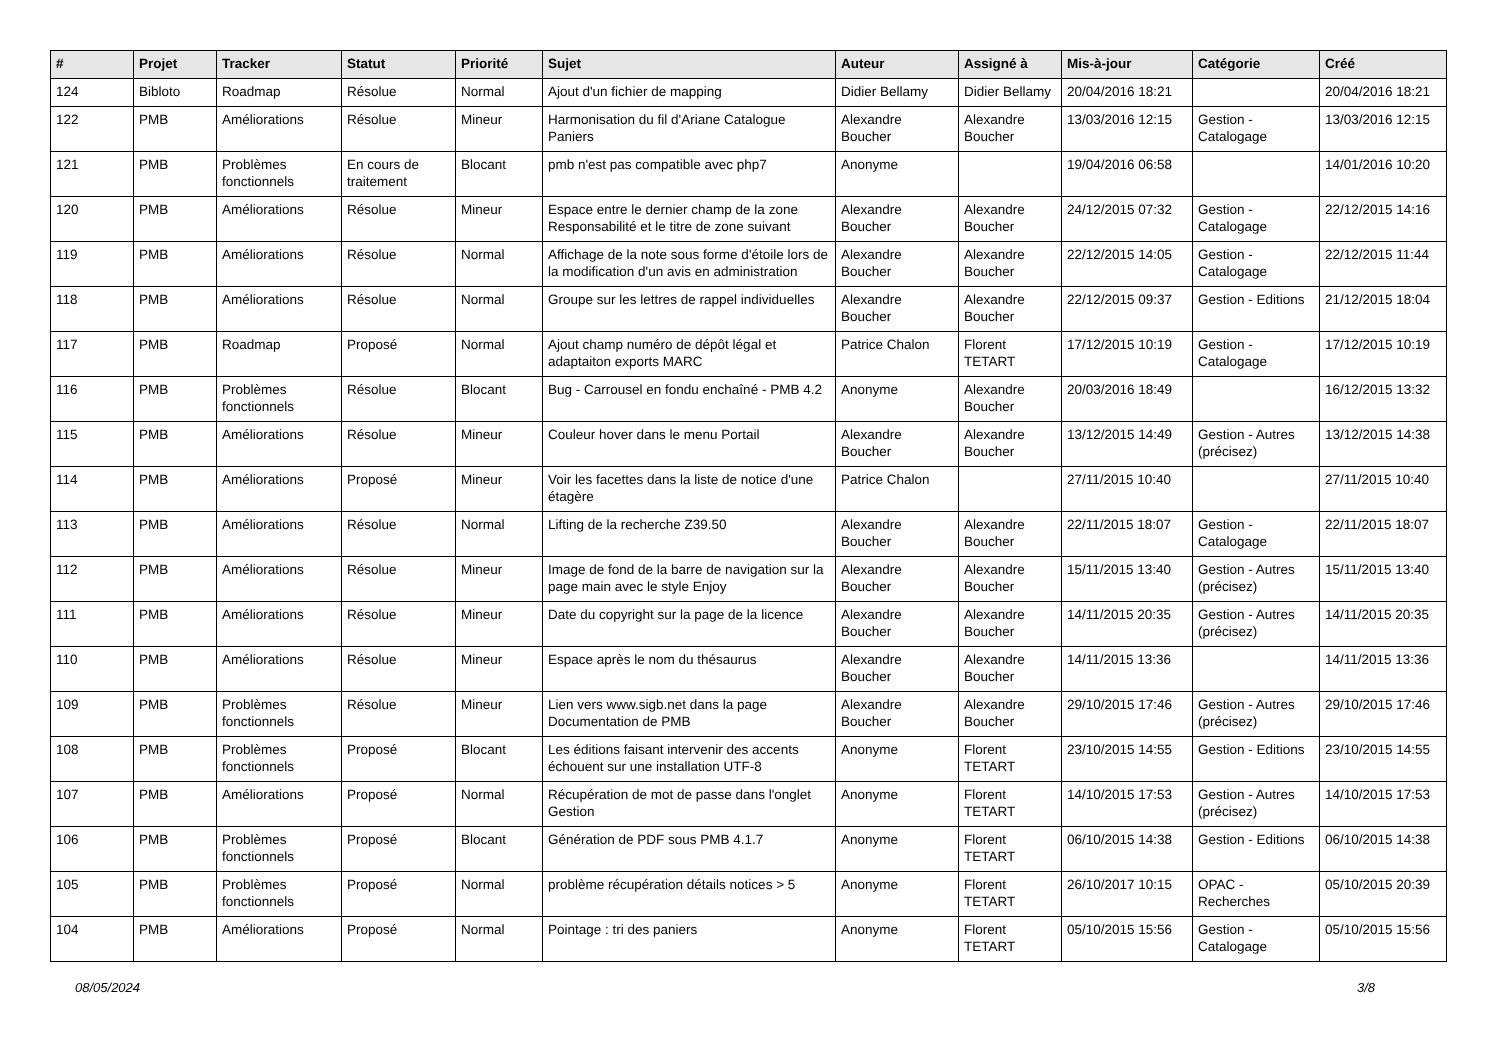| # | Projet | Tracker | Statut | Priorité | Sujet | Auteur | Assigné à | Mis-à-jour | Catégorie | Créé |
| --- | --- | --- | --- | --- | --- | --- | --- | --- | --- | --- |
| 124 | Bibloto | Roadmap | Résolue | Normal | Ajout d'un fichier de mapping | Didier Bellamy | Didier Bellamy | 20/04/2016 18:21 | | 20/04/2016 18:21 |
| 122 | PMB | Améliorations | Résolue | Mineur | Harmonisation du fil d'Ariane Catalogue Paniers | Alexandre Boucher | Alexandre Boucher | 13/03/2016 12:15 | Gestion - Catalogage | 13/03/2016 12:15 |
| 121 | PMB | Problèmes fonctionnels | En cours de traitement | Blocant | pmb n'est pas compatible avec php7 | Anonyme | | 19/04/2016 06:58 | | 14/01/2016 10:20 |
| 120 | PMB | Améliorations | Résolue | Mineur | Espace entre le dernier champ de la zone Responsabilité et le titre de zone suivant | Alexandre Boucher | Alexandre Boucher | 24/12/2015 07:32 | Gestion - Catalogage | 22/12/2015 14:16 |
| 119 | PMB | Améliorations | Résolue | Normal | Affichage de la note sous forme d'étoile lors de la modification d'un avis en administration | Alexandre Boucher | Alexandre Boucher | 22/12/2015 14:05 | Gestion - Catalogage | 22/12/2015 11:44 |
| 118 | PMB | Améliorations | Résolue | Normal | Groupe sur les lettres de rappel individuelles | Alexandre Boucher | Alexandre Boucher | 22/12/2015 09:37 | Gestion - Editions | 21/12/2015 18:04 |
| 117 | PMB | Roadmap | Proposé | Normal | Ajout champ numéro de dépôt légal et adaptaiton exports MARC | Patrice Chalon | Florent TETART | 17/12/2015 10:19 | Gestion - Catalogage | 17/12/2015 10:19 |
| 116 | PMB | Problèmes fonctionnels | Résolue | Blocant | Bug - Carrousel en fondu enchaîné - PMB 4.2 | Anonyme | Alexandre Boucher | 20/03/2016 18:49 | | 16/12/2015 13:32 |
| 115 | PMB | Améliorations | Résolue | Mineur | Couleur hover dans le menu Portail | Alexandre Boucher | Alexandre Boucher | 13/12/2015 14:49 | Gestion - Autres (précisez) | 13/12/2015 14:38 |
| 114 | PMB | Améliorations | Proposé | Mineur | Voir les facettes dans la liste de notice d'une étagère | Patrice Chalon | | 27/11/2015 10:40 | | 27/11/2015 10:40 |
| 113 | PMB | Améliorations | Résolue | Normal | Lifting de la recherche Z39.50 | Alexandre Boucher | Alexandre Boucher | 22/11/2015 18:07 | Gestion - Catalogage | 22/11/2015 18:07 |
| 112 | PMB | Améliorations | Résolue | Mineur | Image de fond de la barre de navigation sur la page main avec le style Enjoy | Alexandre Boucher | Alexandre Boucher | 15/11/2015 13:40 | Gestion - Autres (précisez) | 15/11/2015 13:40 |
| 111 | PMB | Améliorations | Résolue | Mineur | Date du copyright sur la page de la licence | Alexandre Boucher | Alexandre Boucher | 14/11/2015 20:35 | Gestion - Autres (précisez) | 14/11/2015 20:35 |
| 110 | PMB | Améliorations | Résolue | Mineur | Espace après le nom du thésaurus | Alexandre Boucher | Alexandre Boucher | 14/11/2015 13:36 | | 14/11/2015 13:36 |
| 109 | PMB | Problèmes fonctionnels | Résolue | Mineur | Lien vers www.sigb.net dans la page Documentation de PMB | Alexandre Boucher | Alexandre Boucher | 29/10/2015 17:46 | Gestion - Autres (précisez) | 29/10/2015 17:46 |
| 108 | PMB | Problèmes fonctionnels | Proposé | Blocant | Les éditions faisant intervenir des accents échouent sur une installation UTF-8 | Anonyme | Florent TETART | 23/10/2015 14:55 | Gestion - Editions | 23/10/2015 14:55 |
| 107 | PMB | Améliorations | Proposé | Normal | Récupération de mot de passe dans l'onglet Gestion | Anonyme | Florent TETART | 14/10/2015 17:53 | Gestion - Autres (précisez) | 14/10/2015 17:53 |
| 106 | PMB | Problèmes fonctionnels | Proposé | Blocant | Génération de PDF sous PMB 4.1.7 | Anonyme | Florent TETART | 06/10/2015 14:38 | Gestion - Editions | 06/10/2015 14:38 |
| 105 | PMB | Problèmes fonctionnels | Proposé | Normal | problème récupération détails notices > 5 | Anonyme | Florent TETART | 26/10/2017 10:15 | OPAC - Recherches | 05/10/2015 20:39 |
| 104 | PMB | Améliorations | Proposé | Normal | Pointage : tri des paniers | Anonyme | Florent TETART | 05/10/2015 15:56 | Gestion - Catalogage | 05/10/2015 15:56 |
08/05/2024 3/8